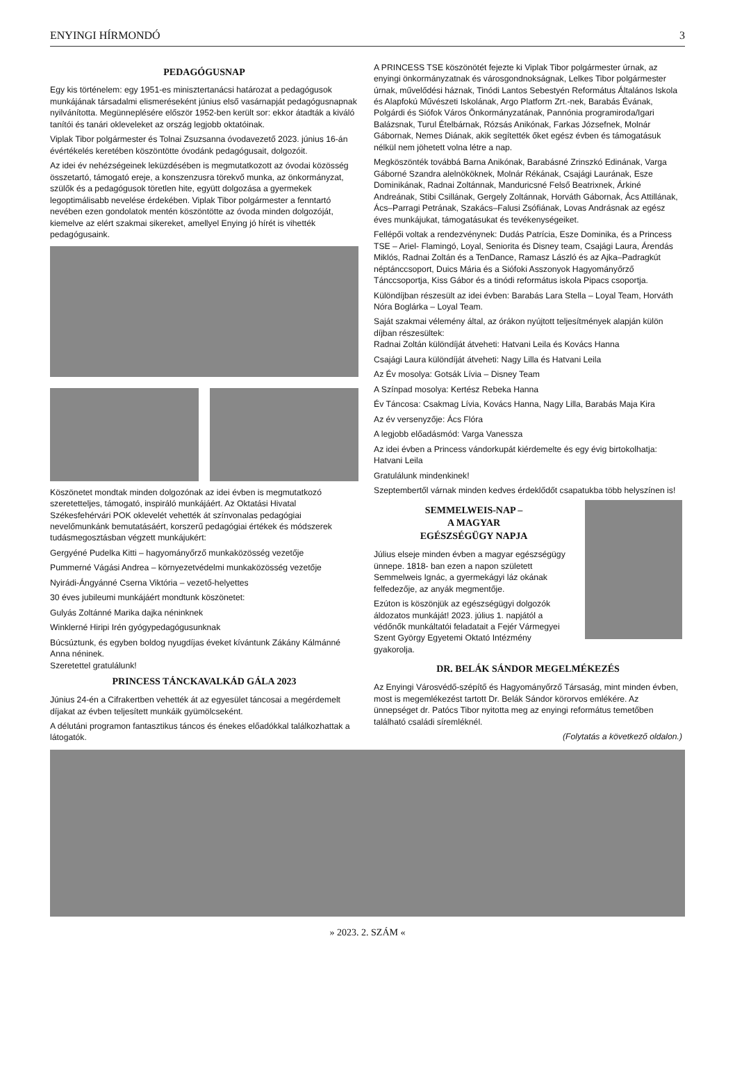ENYINGI HÍRMONDÓ 3
PEDAGÓGUSNAP
Egy kis történelem: egy 1951-es minisztertanácsi határozat a pedagógusok munkájának társadalmi elismeréseként június első vasárnapját pedagógusnapnak nyilvánította. Megünneplésére először 1952-ben került sor: ekkor átadták a kiváló tanítói és tanári okleveleket az ország legjobb oktatóinak.
Viplak Tibor polgármester és Tolnai Zsuzsanna óvodavezető 2023. június 16-án évértékelés keretében köszöntötte óvodánk pedagógusait, dolgozóit.
Az idei év nehézségeinek leküzdésében is megmutatkozott az óvodai közösség összetartó, támogató ereje, a konszenzusra törekvő munka, az önkormányzat, szülők és a pedagógusok töretlen hite, együtt dolgozása a gyermekek legoptimálisabb nevelése érdekében. Viplak Tibor polgármester a fenntartó nevében ezen gondolatok mentén köszöntötte az óvoda minden dolgozóját, kiemelve az elért szakmai sikereket, amellyel Enying jó hírét is vihették pedagógusaink.
Köszönetet mondtak minden dolgozónak az idei évben is megmutatkozó szeretetteljes, támogató, inspiráló munkájáért. Az Oktatási Hivatal Székesfehérvári POK oklevelét vehették át színvonalas pedagógiai nevelőmunkánk bemutatásáért, korszerű pedagógiai értékek és módszerek tudásmegosztásban végzett munkájukért:
Gergyéné Pudelka Kitti – hagyományőrző munkaközösség vezetője
Pummerné Vágási Andrea – környezetvédelmi munkaközösség vezetője
Nyirádi-Ángyánné Cserna Viktória – vezető-helyettes
30 éves jubileumi munkájáért mondtunk köszönetet:
Gulyás Zoltánné Marika dajka néninknek
Winklerné Hiripi Irén gyógypedagógusunknak
Búcsúztunk, és egyben boldog nyugdíjas éveket kívántunk Zákány Kálmánné Anna néninek.
Szeretettel gratulálunk!
PRINCESS TÁNCKAVALKÁD GÁLA 2023
Június 24-én a Cifrakertben vehették át az egyesület táncosai a megérdemelt díjakat az évben teljesített munkáik gyümölcseként.
A délutáni programon fantasztikus táncos és énekes előadókkal találkozhattak a látogatók.
A PRINCESS TSE köszönötét fejezte ki Viplak Tibor polgármester úrnak, az enyingi önkormányzatnak és városgondnokságnak, Lelkes Tibor polgármester úrnak, művelődési háznak, Tinódi Lantos Sebestyén Református Általános Iskola és Alapfokú Művészeti Iskolának, Argo Platform Zrt.-nek, Barabás Évának, Polgárdi és Siófok Város Önkormányzatának, Pannónia programiroda/Igari Balázsnak, Turul Ételbárnak, Rózsás Anikónak, Farkas Józsefnek, Molnár Gábornak, Nemes Diának, akik segítették őket egész évben és támogatásuk nélkül nem jöhetett volna létre a nap.
Megköszönték továbbá Barna Anikónak, Barabásné Zrinszkó Edinának, Varga Gáborné Szandra alelnököknek, Molnár Rékának, Csajági Laurának, Esze Dominikának, Radnai Zoltánnak, Manduricsné Felső Beatrixnek, Árkiné Andreának, Stibi Csillának, Gergely Zoltánnak, Horváth Gábornak, Ács Attillának, Ács–Parragi Petrának, Szakács–Falusi Zsófiának, Lovas Andrásnak az egész éves munkájukat, támogatásukat és tevékenységeiket.
Fellépői voltak a rendezvénynek: Dudás Patrícia, Esze Dominika, és a Princess TSE – Ariel- Flamingó, Loyal, Seniorita és Disney team, Csajági Laura, Árendás Miklós, Radnai Zoltán és a TenDance, Ramasz László és az Ajka–Padragkút néptánccsoport, Duics Mária és a Siófoki Asszonyok Hagyományőrző Tánccsoportja, Kiss Gábor és a tinódi református iskola Pipacs csoportja.
Különdíjban részesült az idei évben: Barabás Lara Stella – Loyal Team, Horváth Nóra Boglárka – Loyal Team.
Saját szakmai vélemény által, az órákon nyújtott teljesítmények alapján külön díjban részesültek:
Radnai Zoltán különdíját átveheti: Hatvani Leila és Kovács Hanna
Csajági Laura különdíját átveheti: Nagy Lilla és Hatvani Leila
Az Év mosolya: Gotsák Lívia – Disney Team
A Színpad mosolya: Kertész Rebeka Hanna
Év Táncosa: Csakmag Lívia, Kovács Hanna, Nagy Lilla, Barabás Maja Kira
Az év versenyzője: Ács Flóra
A legjobb előadásmód: Varga Vanessza
Az idei évben a Princess vándorkupát kiérdemelte és egy évig birtokolhatja: Hatvani Leila
Gratulálunk mindenkinek!
Szeptembertől várnak minden kedves érdeklődőt csapatukba több helyszínen is!
SEMMELWEIS-NAP –
A MAGYAR
EGÉSZSÉGÜGY NAPJA
Július elseje minden évben a magyar egészségügy ünnepe. 1818- ban ezen a napon született Semmelweis Ignác, a gyermekágyi láz okának felfedezője, az anyák megmentője.
Ezúton is köszönjük az egészségügyi dolgozók áldozatos munkáját! 2023. július 1. napjától a védőnők munkáltatói feladatait a Fejér Vármegyei Szent György Egyetemi Oktató Intézmény gyakorolja.
DR. BELÁK SÁNDOR MEGELMÉKEZÉS
Az Enyingi Városvédő-szépítő és Hagyományőrző Társaság, mint minden évben, most is megemlékezést tartott Dr. Belák Sándor körorvos emlékére. Az ünnepséget dr. Patócs Tibor nyitotta meg az enyingi református temetőben található családi síremléknél.
(Folytatás a következő oldalon.)
» 2023. 2. SZÁM «